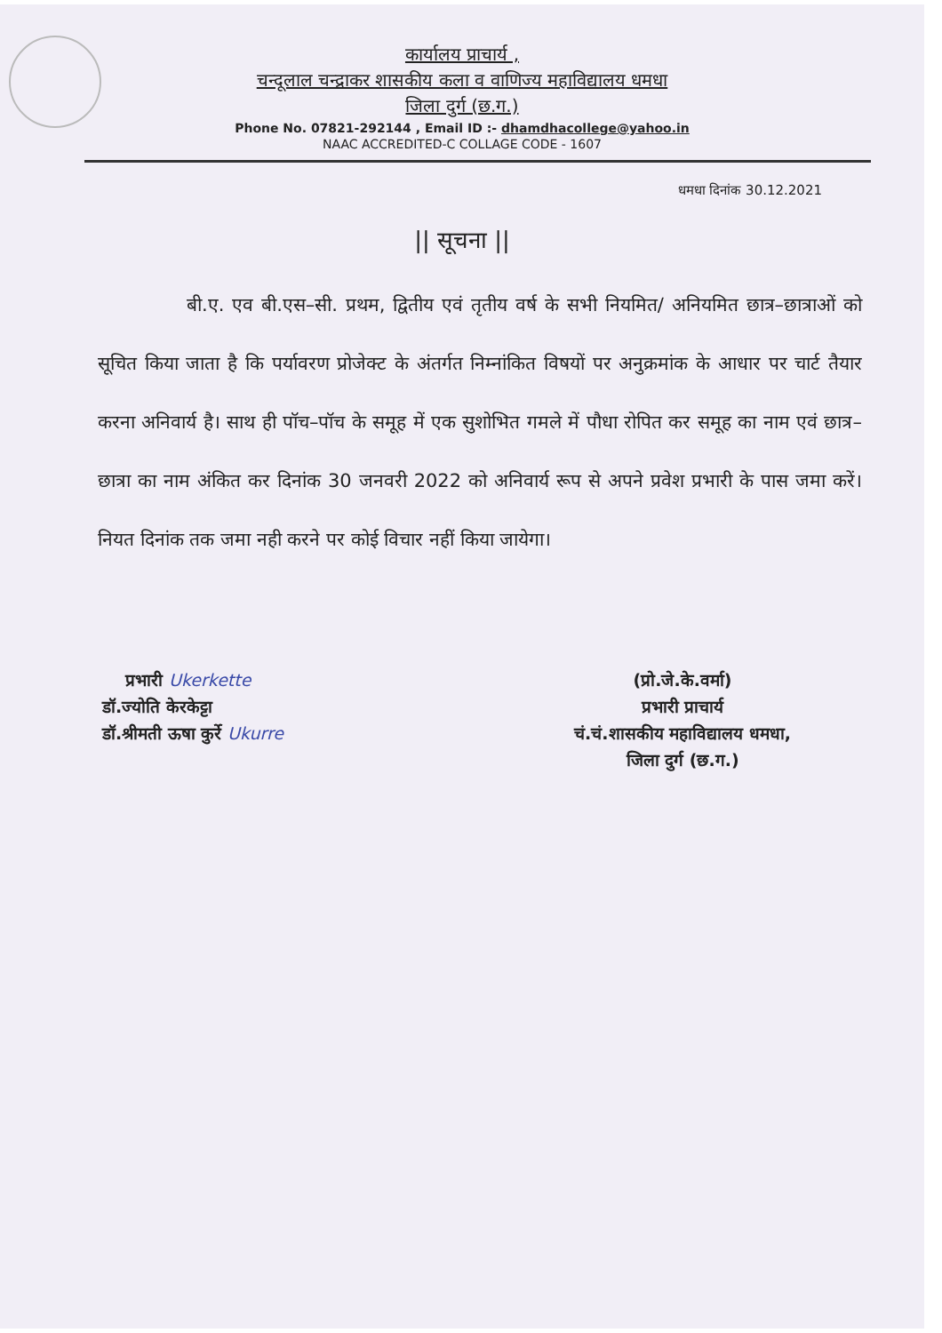कार्यालय प्राचार्य ,
चन्दूलाल चन्द्राकर शासकीय कला व वाणिज्य महाविद्यालय धमधा
जिला दुर्ग (छ.ग.)
Phone No. 07821-292144 , Email ID :- dhamdhacollege@yahoo.in
NAAC ACCREDITED-C COLLAGE CODE - 1607
धमधा दिनांक 30.12.2021
|| सूचना ||
बी.ए. एव बी.एस–सी. प्रथम, द्वितीय एवं तृतीय वर्ष के सभी नियमित/ अनियमित छात्र–छात्राओं को सूचित किया जाता है कि पर्यावरण प्रोजेक्ट के अंतर्गत निम्नांकित विषयों पर अनुक्रमांक के आधार पर चार्ट तैयार करना अनिवार्य है। साथ ही पॉच–पॉच के समूह में एक सुशोभित गमले में पौधा रोपित कर समूह का नाम एवं छात्र–छात्रा का नाम अंकित कर दिनांक 30 जनवरी 2022 को अनिवार्य रूप से अपने प्रवेश प्रभारी के पास जमा करें। नियत दिनांक तक जमा नही करने पर कोई विचार नहीं किया जायेगा।
प्रभारी Ukerkette
डॉ.ज्योति केरकेट्टा
डॉ.श्रीमती ऊषा कुर्रे Ukurre
(प्रो.जे.के.वर्मा)
प्रभारी प्राचार्य
चं.चं.शासकीय महाविद्यालय धमधा,
जिला दुर्ग (छ.ग.)